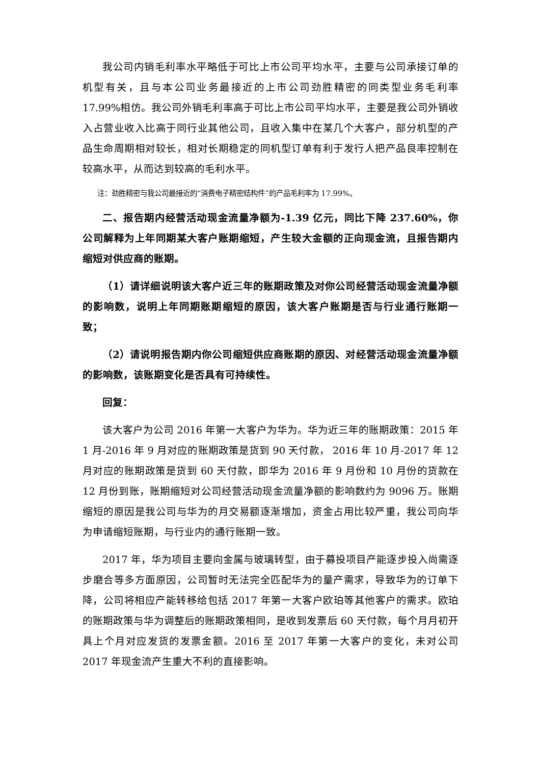我公司内销毛利率水平略低于可比上市公司平均水平，主要与公司承接订单的机型有关，且与本公司业务最接近的上市公司劲胜精密的同类型业务毛利率 17.99%相仿。我公司外销毛利率高于可比上市公司平均水平，主要是我公司外销收入占营业收入比高于同行业其他公司，且收入集中在某几个大客户，部分机型的产品生命周期相对较长，相对长期稳定的同机型订单有利于发行人把产品良率控制在较高水平，从而达到较高的毛利水平。
注：劲胜精密与我公司最接近的“消费电子精密结构件”的产品毛利率为 17.99%。
二、报告期内经营活动现金流量净额为-1.39 亿元，同比下降 237.60%，你公司解释为上年同期某大客户账期缩短，产生较大金额的正向现金流，且报告期内缩短对供应商的账期。
（1）请详细说明该大客户近三年的账期政策及对你公司经营活动现金流量净额的影响数，说明上年同期账期缩短的原因，该大客户账期是否与行业通行账期一致；
（2）请说明报告期内你公司缩短供应商账期的原因、对经营活动现金流量净额的影响数，该账期变化是否具有可持续性。
回复：
该大客户为公司 2016 年第一大客户为华为。华为近三年的账期政策：2015 年 1 月-2016 年 9 月对应的账期政策是货到 90 天付款， 2016 年 10 月-2017 年 12 月对应的账期政策是货到 60 天付款，即华为 2016 年 9 月份和 10 月份的货款在 12 月份到账，账期缩短对公司经营活动现金流量净额的影响数约为 9096 万。账期缩短的原因是我公司与华为的月交易额逐渐增加，资金占用比较严重，我公司向华为申请缩短账期，与行业内的通行账期一致。
2017 年，华为项目主要向金属与玻璃转型，由于募投项目产能逐步投入尚需逐步磨合等多方面原因，公司暂时无法完全匹配华为的量产需求，导致华为的订单下降，公司将相应产能转移给包括 2017 年第一大客户欧珀等其他客户的需求。欧珀的账期政策与华为调整后的账期政策相同，是收到发票后 60 天付款，每个月月初开具上个月对应发货的发票金额。2016 至 2017 年第一大客户的变化，未对公司 2017 年现金流产生重大不利的直接影响。